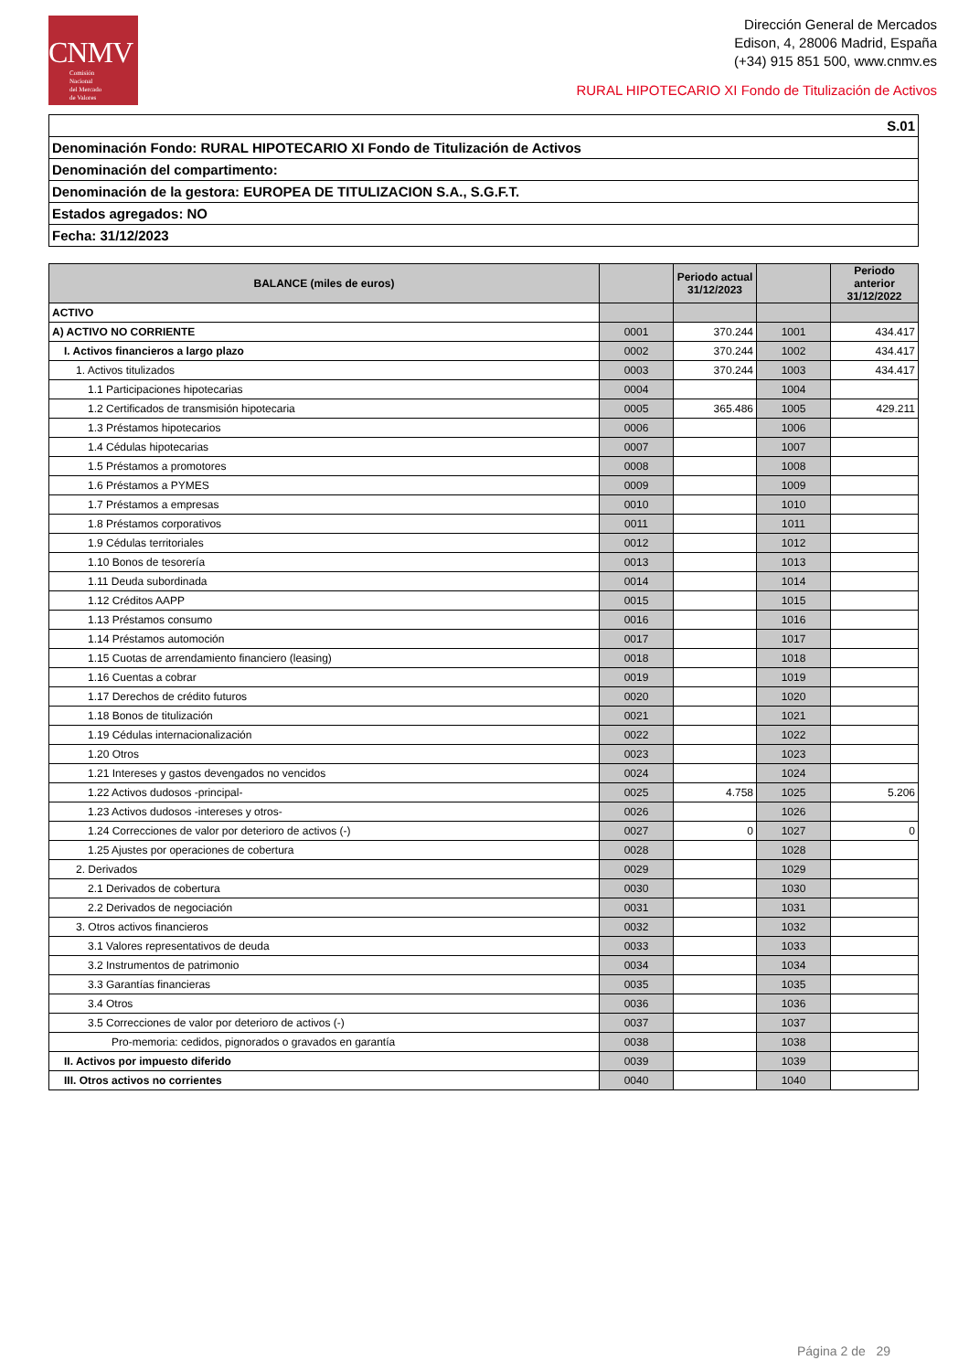CNMV
Comisión
Nacional
del Mercado
de Valores
Dirección General de Mercados
Edison, 4, 28006 Madrid, España
(+34) 915 851 500, www.cnmv.es
RURAL HIPOTECARIO XI Fondo de Titulización de Activos
| S.01 |
| Denominación Fondo: RURAL HIPOTECARIO XI Fondo de Titulización de Activos |
| Denominación del compartimento: |
| Denominación de la gestora: EUROPEA DE TITULIZACION S.A., S.G.F.T. |
| Estados agregados: NO |
| Fecha: 31/12/2023 |
| BALANCE (miles de euros) | | Periodo actual 31/12/2023 | | Periodo anterior 31/12/2022 |
| --- | --- | --- | --- | --- |
| ACTIVO | | | | |
| A) ACTIVO NO CORRIENTE | 0001 | 370.244 | 1001 | 434.417 |
| I. Activos financieros a largo plazo | 0002 | 370.244 | 1002 | 434.417 |
| 1. Activos titulizados | 0003 | 370.244 | 1003 | 434.417 |
| 1.1 Participaciones hipotecarias | 0004 | | 1004 | |
| 1.2 Certificados de transmisión hipotecaria | 0005 | 365.486 | 1005 | 429.211 |
| 1.3 Préstamos hipotecarios | 0006 | | 1006 | |
| 1.4 Cédulas hipotecarias | 0007 | | 1007 | |
| 1.5 Préstamos a promotores | 0008 | | 1008 | |
| 1.6 Préstamos a PYMES | 0009 | | 1009 | |
| 1.7 Préstamos a empresas | 0010 | | 1010 | |
| 1.8 Préstamos corporativos | 0011 | | 1011 | |
| 1.9 Cédulas territoriales | 0012 | | 1012 | |
| 1.10 Bonos de tesorería | 0013 | | 1013 | |
| 1.11 Deuda subordinada | 0014 | | 1014 | |
| 1.12 Créditos AAPP | 0015 | | 1015 | |
| 1.13 Préstamos consumo | 0016 | | 1016 | |
| 1.14 Préstamos automoción | 0017 | | 1017 | |
| 1.15 Cuotas de arrendamiento financiero (leasing) | 0018 | | 1018 | |
| 1.16 Cuentas a cobrar | 0019 | | 1019 | |
| 1.17 Derechos de crédito futuros | 0020 | | 1020 | |
| 1.18 Bonos de titulización | 0021 | | 1021 | |
| 1.19 Cédulas internacionalización | 0022 | | 1022 | |
| 1.20 Otros | 0023 | | 1023 | |
| 1.21 Intereses y gastos devengados no vencidos | 0024 | | 1024 | |
| 1.22 Activos dudosos -principal- | 0025 | 4.758 | 1025 | 5.206 |
| 1.23 Activos dudosos -intereses y otros- | 0026 | | 1026 | |
| 1.24 Correcciones de valor por deterioro de activos (-) | 0027 | 0 | 1027 | 0 |
| 1.25 Ajustes por operaciones de cobertura | 0028 | | 1028 | |
| 2. Derivados | 0029 | | 1029 | |
| 2.1 Derivados de cobertura | 0030 | | 1030 | |
| 2.2 Derivados de negociación | 0031 | | 1031 | |
| 3. Otros activos financieros | 0032 | | 1032 | |
| 3.1 Valores representativos de deuda | 0033 | | 1033 | |
| 3.2 Instrumentos de patrimonio | 0034 | | 1034 | |
| 3.3 Garantías financieras | 0035 | | 1035 | |
| 3.4 Otros | 0036 | | 1036 | |
| 3.5 Correcciones de valor por deterioro de activos (-) | 0037 | | 1037 | |
| Pro-memoria: cedidos, pignorados o gravados en garantía | 0038 | | 1038 | |
| II. Activos por impuesto diferido | 0039 | | 1039 | |
| III. Otros activos no corrientes | 0040 | | 1040 | |
Página 2 de 29